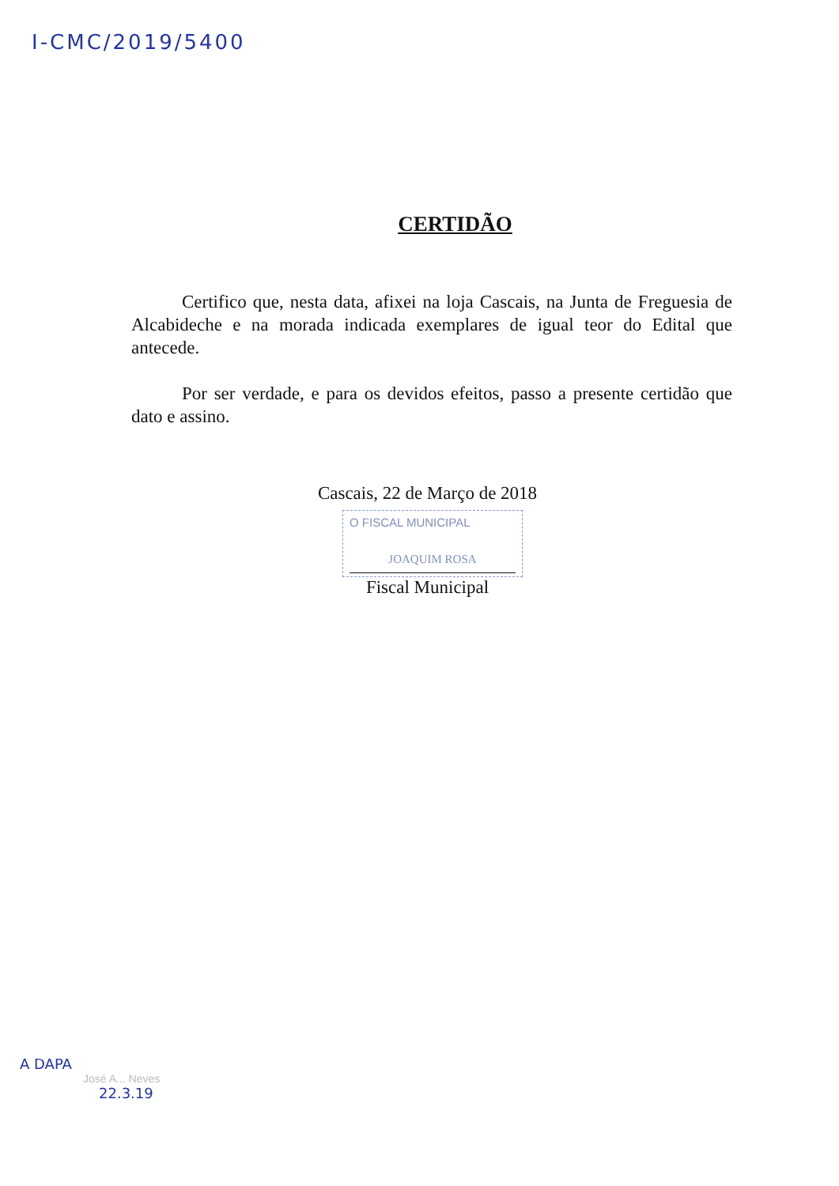I-CMC/2019/5400
CERTIDÃO
Certifico que, nesta data, afixei na loja Cascais, na Junta de Freguesia de Alcabideche e na morada indicada exemplares de igual teor do Edital que antecede.
Por ser verdade, e para os devidos efeitos, passo a presente certidão que dato e assino.
Cascais, 22 de Março de 2018
O FISCAL MUNICIPAL
JOAQUIM ROSA
Fiscal Municipal
A DAPA
José A... Neves
22.3.19